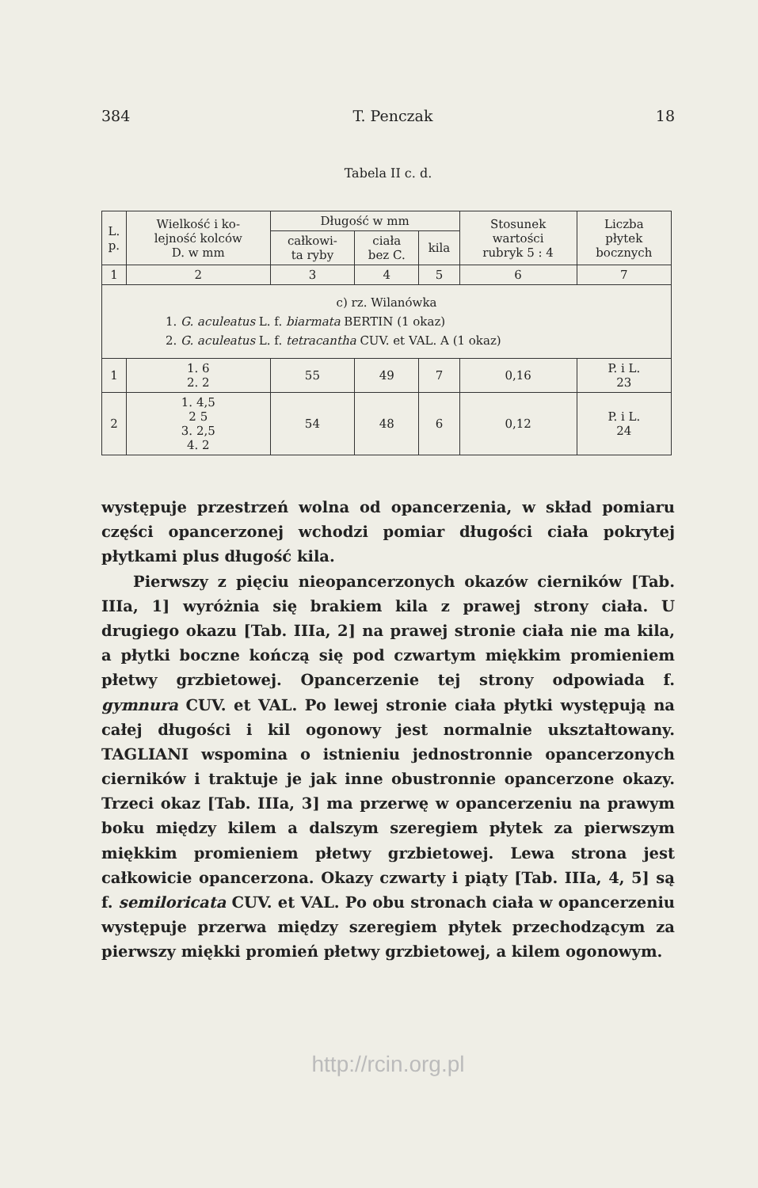384 T. Penczak 18
Tabela II c. d.
| L. p. | Wielkość i ko- lejność kolców D. w mm | Długość w mm | | | Stosunek wartości rubryk 5 : 4 | Liczba płytek bocznych |
| --- | --- | --- | --- | --- | --- | --- |
| | | całkowi- ta ryby | ciała bez C. | kila | | |
| 1 | 2 | 3 | 4 | 5 | 6 | 7 |
| c) rz. Wilanówka 1. G. aculeatus L. f. biarmata BERTIN (1 okaz) 2. G. aculeatus L. f. tetracantha CUV. et VAL. A (1 okaz) | | | | | | |
| 1 | 1. 6 2. 2 | 55 | 49 | 7 | 0,16 | P. i L. 23 |
| 2 | 1. 4,5 2 5 3. 2,5 4. 2 | 54 | 48 | 6 | 0,12 | P. i L. 24 |
występuje przestrzeń wolna od opancerzenia, w skład pomiaru części opancerzonej wchodzi pomiar długości ciała pokrytej płytkami plus długość kila.
Pierwszy z pięciu nieopancerzonych okazów cierników [Tab. IIIa, 1] wyróżnia się brakiem kila z prawej strony ciała. U drugiego okazu [Tab. IIIa, 2] na prawej stronie ciała nie ma kila, a płytki boczne kończą się pod czwartym miękkim promieniem płetwy grzbietowej. Opancerzenie tej strony odpowiada f. gymnura CUV. et VAL. Po lewej stronie ciała płytki występują na całej długości i kil ogonowy jest normalnie ukształtowany. TAGLIANI wspomina o istnieniu jednostronnie opancerzonych cierników i traktuje je jak inne obustronnie opancerzone okazy. Trzeci okaz [Tab. IIIa, 3] ma przerwę w opancerzeniu na prawym boku między kilem a dalszym szeregiem płytek za pierwszym miękkim promieniem płetwy grzbietowej. Lewa strona jest całkowicie opancerzona. Okazy czwarty i piąty [Tab. IIIa, 4, 5] są f. semiloricata CUV. et VAL. Po obu stronach ciała w opancerzeniu występuje przerwa między szeregiem płytek przechodzącym za pierwszy miękki promień płetwy grzbietowej, a kilem ogonowym.
http://rcin.org.pl